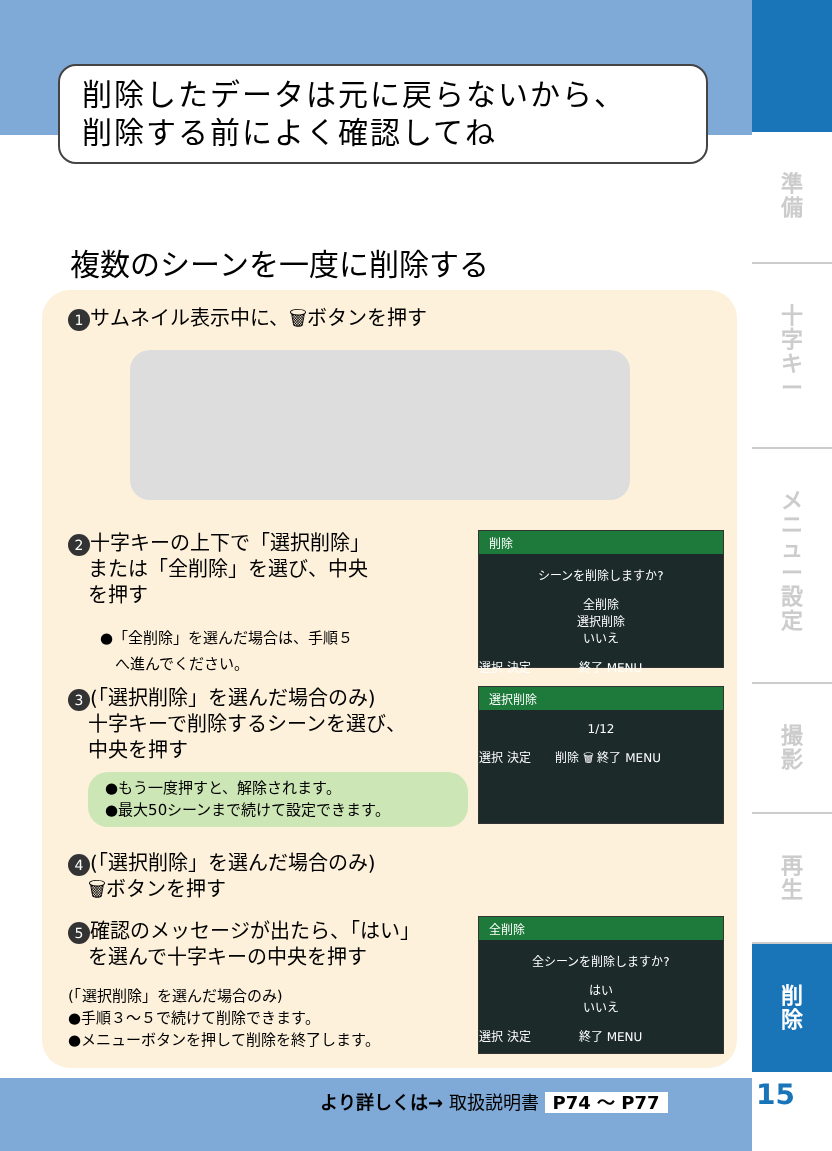準
備
十
字
キ
ー
メ
ニ
ュ
ー
設
定
撮
影
再
生
削
除
15
削除したデータは元に戻らないから、
削除する前によく確認してね
複数のシーンを一度に削除する
1 サムネイル表示中に、🗑ボタンを押す
2 十字キーの上下で「選択削除」
　または「全削除」を選び、中央
　を押す
●「全削除」を選んだ場合は、手順５
　へ進んでください。
削除
シーンを削除しますか?
全削除
選択削除
いいえ
選択 決定　　　　終了 MENU
3 (「選択削除」を選んだ場合のみ)
　十字キーで削除するシーンを選び、
　中央を押す
●もう一度押すと、解除されます。
●最大50シーンまで続けて設定できます。
選択削除
1/12
選択 決定　　削除 🗑 終了 MENU
4 (「選択削除」を選んだ場合のみ)
　🗑ボタンを押す
5 確認のメッセージが出たら、「はい」
　を選んで十字キーの中央を押す
(「選択削除」を選んだ場合のみ)
●手順３～５で続けて削除できます。
●メニューボタンを押して削除を終了します。
全削除
全シーンを削除しますか?
はい
いいえ
選択 決定　　　　終了 MENU
より詳しくは→ 取扱説明書 P74 ～ P77